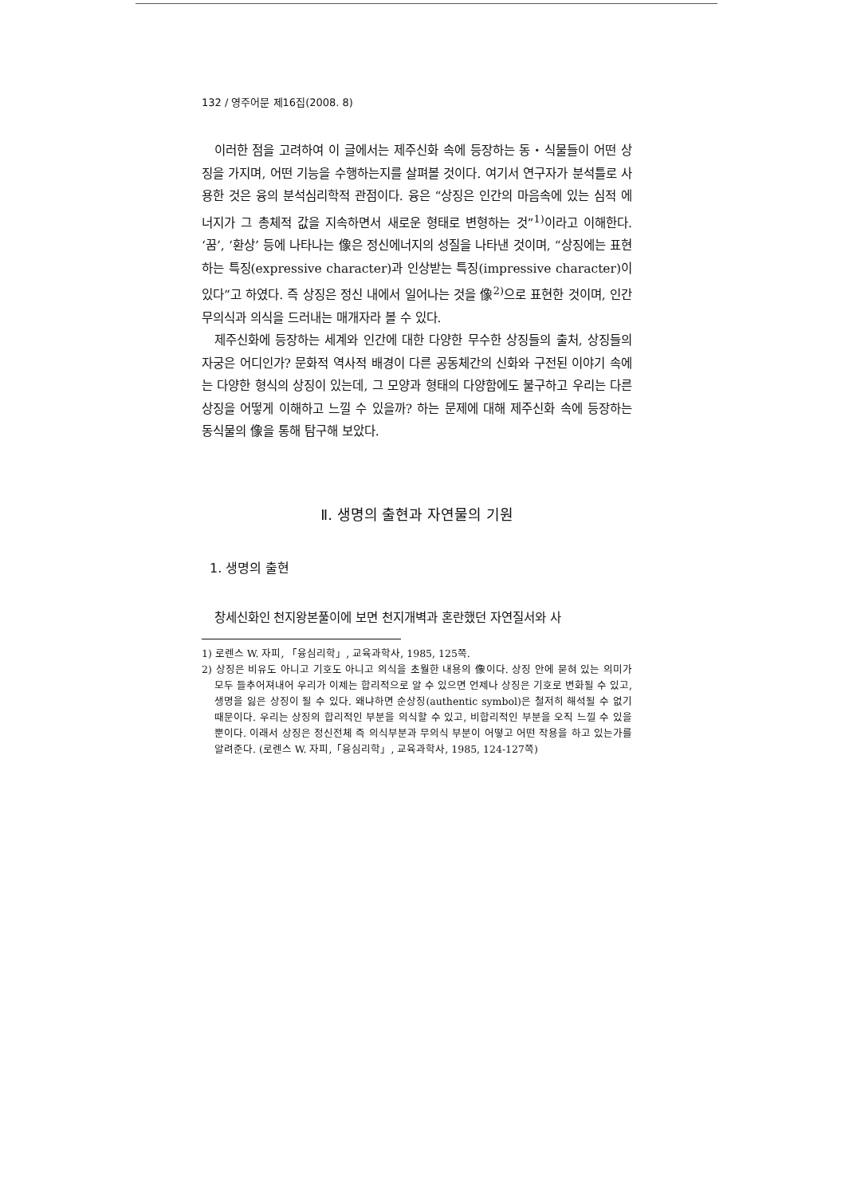132 / 영주어문 제16집(2008. 8)
이러한 점을 고려하여 이 글에서는 제주신화 속에 등장하는 동・식물들이 어떤 상징을 가지며, 어떤 기능을 수행하는지를 살펴볼 것이다. 여기서 연구자가 분석틀로 사용한 것은 융의 분석심리학적 관점이다. 융은 “상징은 인간의 마음속에 있는 심적 에너지가 그 총체적 값을 지속하면서 새로운 형태로 변형하는 것”<sup>1)</sup>이라고 이해한다. ‘꿈’, ‘환상’ 등에 나타나는 像은 정신에너지의 성질을 나타낸 것이며, “상징에는 표현하는 특징(expressive character)과 인상받는 특징(impressive character)이 있다”고 하였다. 즉 상징은 정신 내에서 일어나는 것을 像<sup>2)</sup>으로 표현한 것이며, 인간 무의식과 의식을 드러내는 매개자라 볼 수 있다.
제주신화에 등장하는 세계와 인간에 대한 다양한 무수한 상징들의 출처, 상징들의 자궁은 어디인가? 문화적 역사적 배경이 다른 공동체간의 신화와 구전된 이야기 속에는 다양한 형식의 상징이 있는데, 그 모양과 형태의 다양함에도 불구하고 우리는 다른 상징을 어떻게 이해하고 느낄 수 있을까? 하는 문제에 대해 제주신화 속에 등장하는 동식물의 像을 통해 탐구해 보았다.
Ⅱ. 생명의 출현과 자연물의 기원
1. 생명의 출현
창세신화인 천지왕본풀이에 보면 천지개벽과 혼란했던 자연질서와 사
1) 로렌스 W. 자피, 「융심리학」, 교육과학사, 1985, 125쪽.
2) 상징은 비유도 아니고 기호도 아니고 의식을 초월한 내용의 像이다. 상징 안에 묻혀 있는 의미가 모두 들추어져내어 우리가 이제는 합리적으로 알 수 있으면 언제나 상징은 기호로 변화될 수 있고, 생명을 잃은 상징이 될 수 있다. 왜냐하면 순상징(authentic symbol)은 철저히 해석될 수 없기 때문이다. 우리는 상징의 합리적인 부분을 의식할 수 있고, 비합리적인 부분을 오직 느낄 수 있을 뿐이다. 이래서 상징은 정신전체 즉 의식부분과 무의식 부분이 어떻고 어떤 작용을 하고 있는가를 알려준다. (로렌스 W. 자피,「융심리학」, 교육과학사, 1985, 124-127쪽)